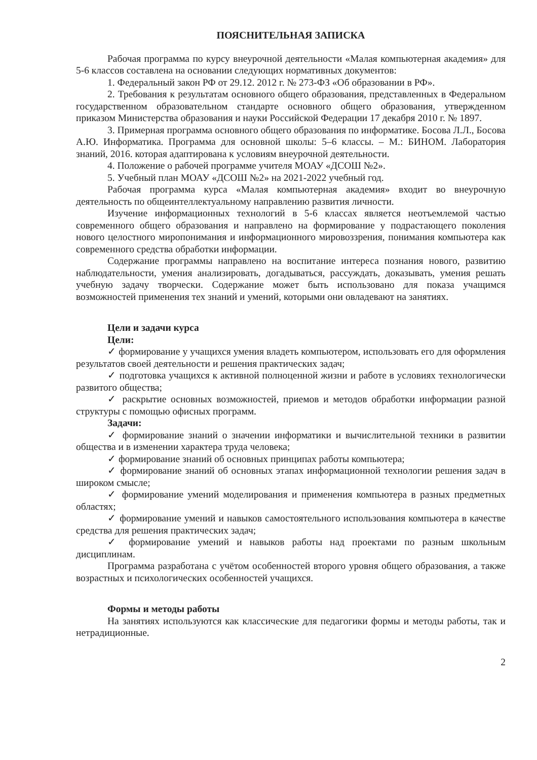ПОЯСНИТЕЛЬНАЯ ЗАПИСКА
Рабочая программа по курсу внеурочной деятельности «Малая компьютерная академия» для 5-6 классов составлена на основании следующих нормативных документов:
1. Федеральный закон РФ от 29.12. 2012 г. № 273-ФЗ «Об образовании в РФ».
2. Требования к результатам основного общего образования, представленных в Федеральном государственном образовательном стандарте основного общего образования, утвержденном приказом Министерства образования и науки Российской Федерации 17 декабря 2010 г. № 1897.
3. Примерная программа основного общего образования по информатике. Босова Л.Л., Босова А.Ю. Информатика. Программа для основной школы: 5–6 классы. – М.: БИНОМ. Лаборатория знаний, 2016. которая адаптирована к условиям внеурочной деятельности.
4. Положение о рабочей программе учителя МОАУ «ДСОШ №2».
5. Учебный план МОАУ «ДСОШ №2» на 2021-2022 учебный год.
Рабочая программа курса «Малая компьютерная академия» входит во внеурочную деятельность по общеинтеллектуальному направлению развития личности.
Изучение информационных технологий в 5-6 классах является неотъемлемой частью современного общего образования и направлено на формирование у подрастающего поколения нового целостного миропонимания и информационного мировоззрения, понимания компьютера как современного средства обработки информации.
Содержание программы направлено на воспитание интереса познания нового, развитию наблюдательности, умения анализировать, догадываться, рассуждать, доказывать, умения решать учебную задачу творчески. Содержание может быть использовано для показа учащимся возможностей применения тех знаний и умений, которыми они овладевают на занятиях.
Цели и задачи курса
Цели:
✓ формирование у учащихся умения владеть компьютером, использовать его для оформления результатов своей деятельности и решения практических задач;
✓ подготовка учащихся к активной полноценной жизни и работе в условиях технологически развитого общества;
✓ раскрытие основных возможностей, приемов и методов обработки информации разной структуры с помощью офисных программ.
Задачи:
✓ формирование знаний о значении информатики и вычислительной техники в развитии общества и в изменении характера труда человека;
✓ формирование знаний об основных принципах работы компьютера;
✓ формирование знаний об основных этапах информационной технологии решения задач в широком смысле;
✓ формирование умений моделирования и применения компьютера в разных предметных областях;
✓ формирование умений и навыков самостоятельного использования компьютера в качестве средства для решения практических задач;
✓ формирование умений и навыков работы над проектами по разным школьным дисциплинам.
Программа разработана с учётом особенностей второго уровня общего образования, а также возрастных и психологических особенностей учащихся.
Формы и методы работы
На занятиях используются как классические для педагогики формы и методы работы, так и нетрадиционные.
2